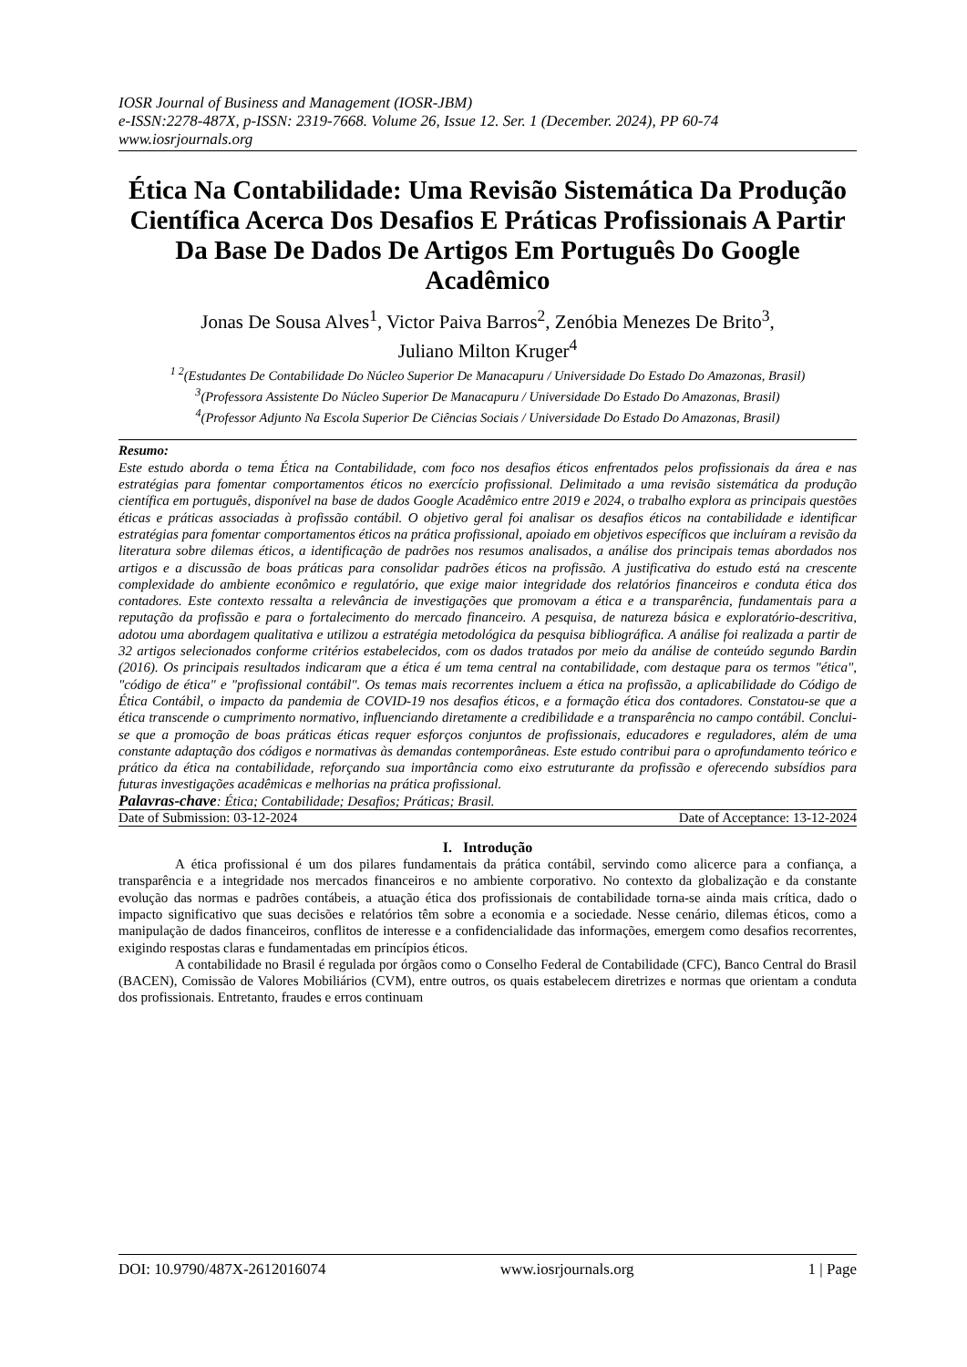IOSR Journal of Business and Management (IOSR-JBM)
e-ISSN:2278-487X, p-ISSN: 2319-7668. Volume 26, Issue 12. Ser. 1 (December. 2024), PP 60-74
www.iosrjournals.org
Ética Na Contabilidade: Uma Revisão Sistemática Da Produção Científica Acerca Dos Desafios E Práticas Profissionais A Partir Da Base De Dados De Artigos Em Português Do Google Acadêmico
Jonas De Sousa Alves<sup>1</sup>, Victor Paiva Barros<sup>2</sup>, Zenóbia Menezes De Brito<sup>3</sup>,
Juliano Milton Kruger<sup>4</sup>
<sup>1 2</sup>(Estudantes De Contabilidade Do Núcleo Superior De Manacapuru / Universidade Do Estado Do Amazonas, Brasil)
<sup>3</sup> (Professora Assistente Do Núcleo Superior De Manacapuru / Universidade Do Estado Do Amazonas, Brasil)
<sup>4</sup> (Professor Adjunto Na Escola Superior De Ciências Sociais / Universidade Do Estado Do Amazonas, Brasil)
Resumo:
Este estudo aborda o tema Ética na Contabilidade, com foco nos desafios éticos enfrentados pelos profissionais da área e nas estratégias para fomentar comportamentos éticos no exercício profissional. Delimitado a uma revisão sistemática da produção científica em português, disponível na base de dados Google Acadêmico entre 2019 e 2024, o trabalho explora as principais questões éticas e práticas associadas à profissão contábil. O objetivo geral foi analisar os desafios éticos na contabilidade e identificar estratégias para fomentar comportamentos éticos na prática profissional, apoiado em objetivos específicos que incluíram a revisão da literatura sobre dilemas éticos, a identificação de padrões nos resumos analisados, a análise dos principais temas abordados nos artigos e a discussão de boas práticas para consolidar padrões éticos na profissão. A justificativa do estudo está na crescente complexidade do ambiente econômico e regulatório, que exige maior integridade dos relatórios financeiros e conduta ética dos contadores. Este contexto ressalta a relevância de investigações que promovam a ética e a transparência, fundamentais para a reputação da profissão e para o fortalecimento do mercado financeiro. A pesquisa, de natureza básica e exploratório-descritiva, adotou uma abordagem qualitativa e utilizou a estratégia metodológica da pesquisa bibliográfica. A análise foi realizada a partir de 32 artigos selecionados conforme critérios estabelecidos, com os dados tratados por meio da análise de conteúdo segundo Bardin (2016). Os principais resultados indicaram que a ética é um tema central na contabilidade, com destaque para os termos "ética", "código de ética" e "profissional contábil". Os temas mais recorrentes incluem a ética na profissão, a aplicabilidade do Código de Ética Contábil, o impacto da pandemia de COVID-19 nos desafios éticos, e a formação ética dos contadores. Constatou-se que a ética transcende o cumprimento normativo, influenciando diretamente a credibilidade e a transparência no campo contábil. Conclui-se que a promoção de boas práticas éticas requer esforços conjuntos de profissionais, educadores e reguladores, além de uma constante adaptação dos códigos e normativas às demandas contemporâneas. Este estudo contribui para o aprofundamento teórico e prático da ética na contabilidade, reforçando sua importância como eixo estruturante da profissão e oferecendo subsídios para futuras investigações acadêmicas e melhorias na prática profissional.
Palavras-chave: Ética; Contabilidade; Desafios; Práticas; Brasil.
Date of Submission: 03-12-2024 Date of Acceptance: 13-12-2024
I. Introdução
A ética profissional é um dos pilares fundamentais da prática contábil, servindo como alicerce para a confiança, a transparência e a integridade nos mercados financeiros e no ambiente corporativo. No contexto da globalização e da constante evolução das normas e padrões contábeis, a atuação ética dos profissionais de contabilidade torna-se ainda mais crítica, dado o impacto significativo que suas decisões e relatórios têm sobre a economia e a sociedade. Nesse cenário, dilemas éticos, como a manipulação de dados financeiros, conflitos de interesse e a confidencialidade das informações, emergem como desafios recorrentes, exigindo respostas claras e fundamentadas em princípios éticos.
A contabilidade no Brasil é regulada por órgãos como o Conselho Federal de Contabilidade (CFC), Banco Central do Brasil (BACEN), Comissão de Valores Mobiliários (CVM), entre outros, os quais estabelecem diretrizes e normas que orientam a conduta dos profissionais. Entretanto, fraudes e erros continuam
DOI: 10.9790/487X-2612016074 www.iosrjournals.org 1 | Page